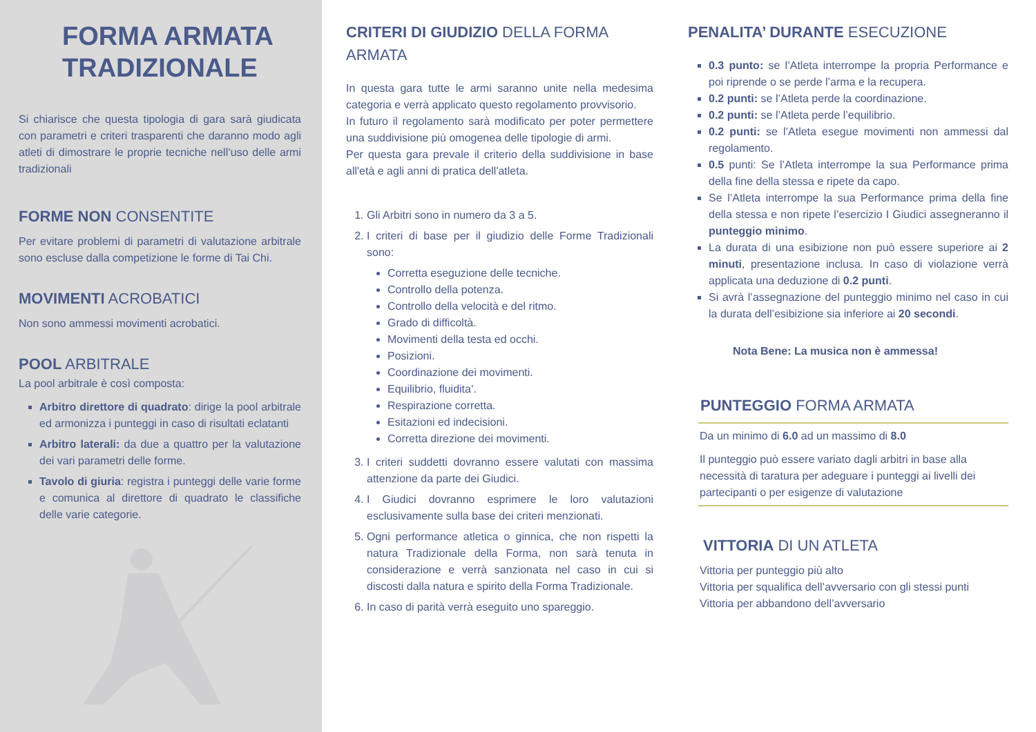FORMA ARMATA
TRADIZIONALE
Si chiarisce che questa tipologia di gara sarà giudicata con parametri e criteri trasparenti che daranno modo agli atleti di dimostrare le proprie tecniche nell’uso delle armi tradizionali
FORME NON CONSENTITE
Per evitare problemi di parametri di valutazione arbitrale sono escluse dalla competizione le forme di Tai Chi.
MOVIMENTI ACROBATICI
Non sono ammessi movimenti acrobatici.
POOL ARBITRALE
La pool arbitrale è così composta:
Arbitro direttore di quadrato: dirige la pool arbitrale ed armonizza i punteggi in caso di risultati eclatanti
Arbitro laterali: da due a quattro per la valutazione dei vari parametri delle forme.
Tavolo di giuria: registra i punteggi delle varie forme e comunica al direttore di quadrato le classifiche delle varie categorie.
CRITERI DI GIUDIZIO DELLA FORMA ARMATA
In questa gara tutte le armi saranno unite nella medesima categoria e verrà applicato questo regolamento provvisorio.
In futuro il regolamento sarà modificato per poter permettere una suddivisione più omogenea delle tipologie di armi.
Per questa gara prevale il criterio della suddivisione in base all'età e agli anni di pratica dell'atleta.
1. Gli Arbitri sono in numero da 3 a 5.
2. I criteri di base per il giudizio delle Forme Tradizionali sono:
Corretta eseguzione delle tecniche.
Controllo della potenza.
Controllo della velocità e del ritmo.
Grado di difficoltà.
Movimenti della testa ed occhi.
Posizioni.
Coordinazione dei movimenti.
Equilibrio, fluidita’.
Respirazione corretta.
Esitazioni ed indecisioni.
Corretta direzione dei movimenti.
3. I criteri suddetti dovranno essere valutati con massima attenzione da parte dei Giudici.
4. I Giudici dovranno esprimere le loro valutazioni esclusivamente sulla base dei criteri menzionati.
5. Ogni performance atletica o ginnica, che non rispetti la natura Tradizionale della Forma, non sarà tenuta in considerazione e verrà sanzionata nel caso in cui si discosti dalla natura e spirito della Forma Tradizionale.
6. In caso di parità verrà eseguito uno spareggio.
PENALITA’ DURANTE ESECUZIONE
0.3 punto: se l’Atleta interrompe la propria Performance e poi riprende o se perde l’arma e la recupera.
0.2 punti: se l’Atleta perde la coordinazione.
0.2 punti: se l’Atleta perde l’equilibrio.
0.2 punti: se l’Atleta esegue movimenti non ammessi dal regolamento.
0.5 punti: Se l’Atleta interrompe la sua Performance prima della fine della stessa e ripete da capo.
Se l’Atleta interrompe la sua Performance prima della fine della stessa e non ripete l’esercizio I Giudici assegneranno il punteggio minimo.
La durata di una esibizione non può essere superiore ai 2 minuti, presentazione inclusa. In caso di violazione verrà applicata una deduzione di 0.2 punti.
Si avrà l’assegnazione del punteggio minimo nel caso in cui la durata dell’esibizione sia inferiore ai 20 secondi.
Nota Bene: La musica non è ammessa!
PUNTEGGIO FORMA ARMATA
Da un minimo di 6.0 ad un massimo di 8.0
Il punteggio può essere variato dagli arbitri in base alla necessità di taratura per adeguare i punteggi ai livelli dei partecipanti o per esigenze di valutazione
VITTORIA DI UN ATLETA
Vittoria per punteggio più alto
Vittoria per squalifica dell’avversario con gli stessi punti
Vittoria per abbandono dell’avversario